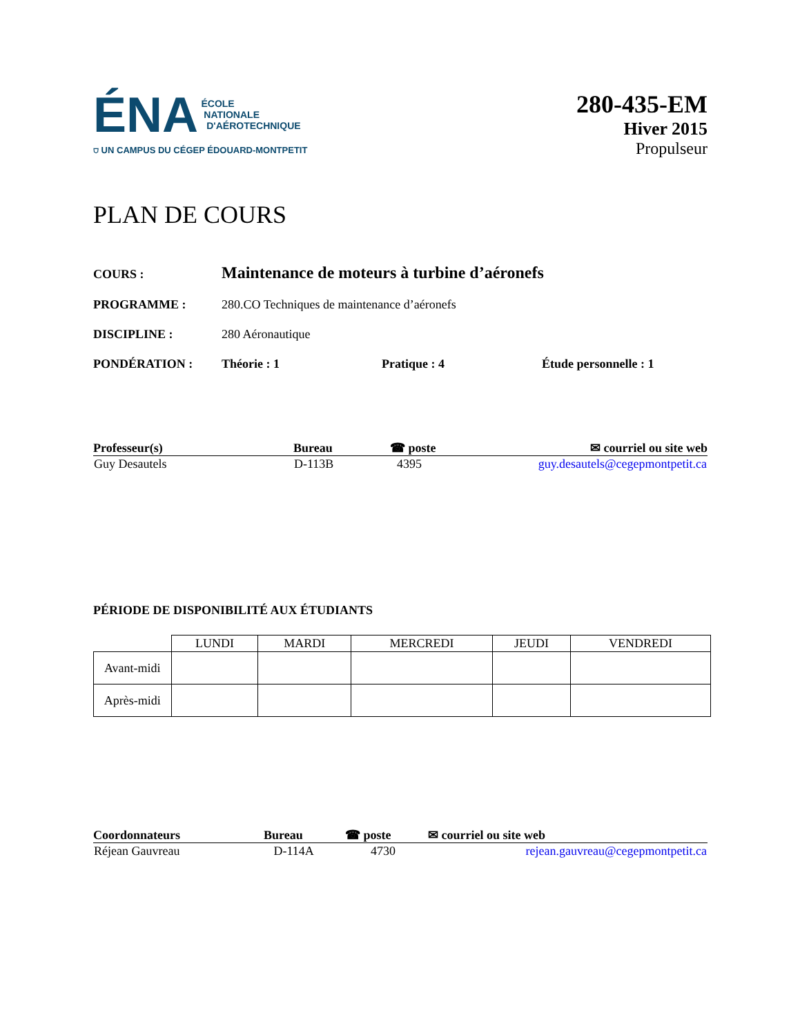ÉNA ÉCOLE
NATIONALE
D'AÉROTECHNIQUE
⛉ UN CAMPUS DU CÉGEP ÉDOUARD-MONTPETIT
280-435-EM
Hiver 2015
Propulseur
PLAN DE COURS
COURS : Maintenance de moteurs à turbine d’aéronefs
PROGRAMME : 280.CO Techniques de maintenance d’aéronefs
DISCIPLINE : 280 Aéronautique
PONDÉRATION : Théorie : 1 Pratique : 4 Étude personnelle : 1
| Professeur(s) | Bureau | ☎ poste | ✉ courriel ou site web |
| --- | --- | --- | --- |
| Guy Desautels | D-113B | 4395 | guy.desautels@cegepmontpetit.ca |
PÉRIODE DE DISPONIBILITÉ AUX ÉTUDIANTS
| | LUNDI | MARDI | MERCREDI | JEUDI | VENDREDI |
| --- | --- | --- | --- | --- | --- |
| Avant-midi | | | | | |
| Après-midi | | | | | |
| Coordonnateurs | Bureau | ☎ poste | ✉ courriel ou site web |
| --- | --- | --- | --- |
| Réjean Gauvreau | D-114A | 4730 | rejean.gauvreau@cegepmontpetit.ca |